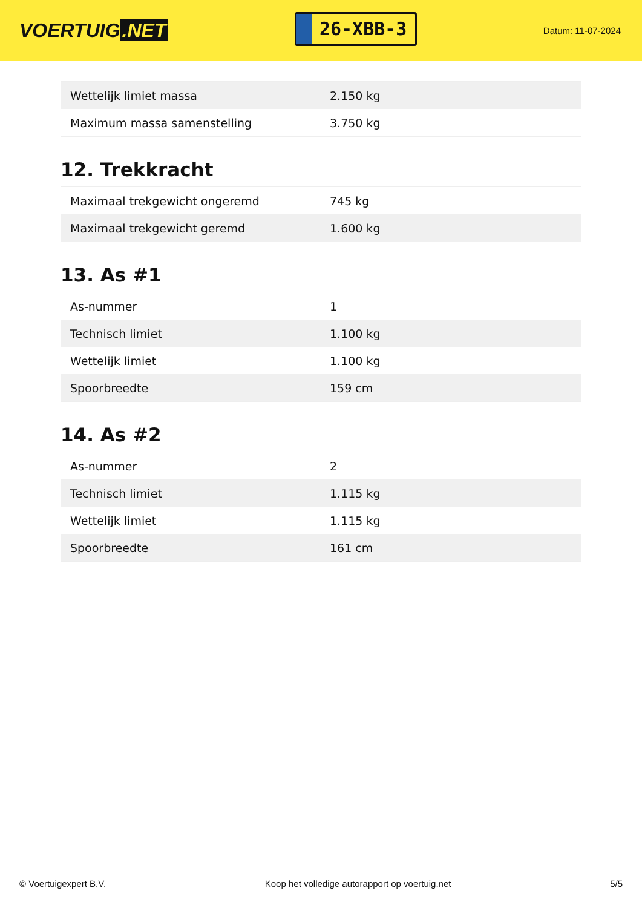VOERTUIG.NET
26-XBB-3
Datum: 11-07-2024
| Wettelijk limiet massa | 2.150 kg |
| Maximum massa samenstelling | 3.750 kg |
12. Trekkracht
| Maximaal trekgewicht ongeremd | 745 kg |
| Maximaal trekgewicht geremd | 1.600 kg |
13. As #1
| As-nummer | 1 |
| Technisch limiet | 1.100 kg |
| Wettelijk limiet | 1.100 kg |
| Spoorbreedte | 159 cm |
14. As #2
| As-nummer | 2 |
| Technisch limiet | 1.115 kg |
| Wettelijk limiet | 1.115 kg |
| Spoorbreedte | 161 cm |
© Voertuigexpert B.V. Koop het volledige autorapport op voertuig.net 5/5